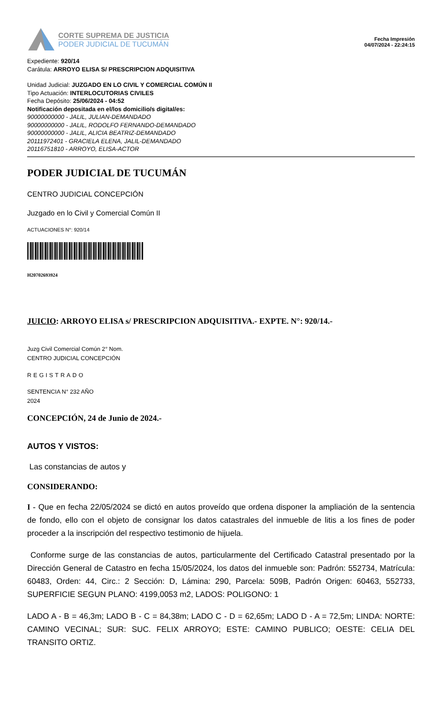CORTE SUPREMA DE JUSTICIA
PODER JUDICIAL DE TUCUMÁN
Fecha Impresión
04/07/2024 - 22:24:15
Expediente: 920/14
Carátula: ARROYO ELISA S/ PRESCRIPCION ADQUISITIVA
Unidad Judicial: JUZGADO EN LO CIVIL Y COMERCIAL COMÚN II
Tipo Actuación: INTERLOCUTORIAS CIVILES
Fecha Depósito: 25/06/2024 - 04:52
Notificación depositada en el/los domicilio/s digital/es:
90000000000 - JALIL, JULIAN-DEMANDADO
90000000000 - JALIL, RODOLFO FERNANDO-DEMANDADO
90000000000 - JALIL, ALICIA BEATRIZ-DEMANDADO
20111972401 - GRACIELA ELENA, JALIL-DEMANDADO
20116751810 - ARROYO, ELISA-ACTOR
PODER JUDICIAL DE TUCUMÁN
CENTRO JUDICIAL CONCEPCIÓN
Juzgado en lo Civil y Comercial Común II
ACTUACIONES N°: 920/14
H20702693924
JUICIO: ARROYO ELISA s/ PRESCRIPCION ADQUISITIVA.- EXPTE. N°: 920/14.-
Juzg Civil Comercial Común 2° Nom.
CENTRO JUDICIAL CONCEPCIÓN
REGISTRADO
SENTENCIA N° 232 AÑO
2024
CONCEPCIÓN, 24 de Junio de 2024.-
AUTOS Y VISTOS:
Las constancias de autos y
CONSIDERANDO:
I - Que en fecha 22/05/2024 se dictó en autos proveído que ordena disponer la ampliación de la sentencia de fondo, ello con el objeto de consignar los datos catastrales del inmueble de litis a los fines de poder proceder a la inscripción del respectivo testimonio de hijuela.
Conforme surge de las constancias de autos, particularmente del Certificado Catastral presentado por la Dirección General de Catastro en fecha 15/05/2024, los datos del inmueble son: Padrón: 552734, Matrícula: 60483, Orden: 44, Circ.: 2 Sección: D, Lámina: 290, Parcela: 509B, Padrón Origen: 60463, 552733, SUPERFICIE SEGUN PLANO: 4199,0053 m2, LADOS: POLIGONO: 1
LADO A - B = 46,3m; LADO B - C = 84,38m; LADO C - D = 62,65m; LADO D - A = 72,5m; LINDA: NORTE: CAMINO VECINAL; SUR: SUC. FELIX ARROYO; ESTE: CAMINO PUBLICO; OESTE: CELIA DEL TRANSITO ORTIZ.